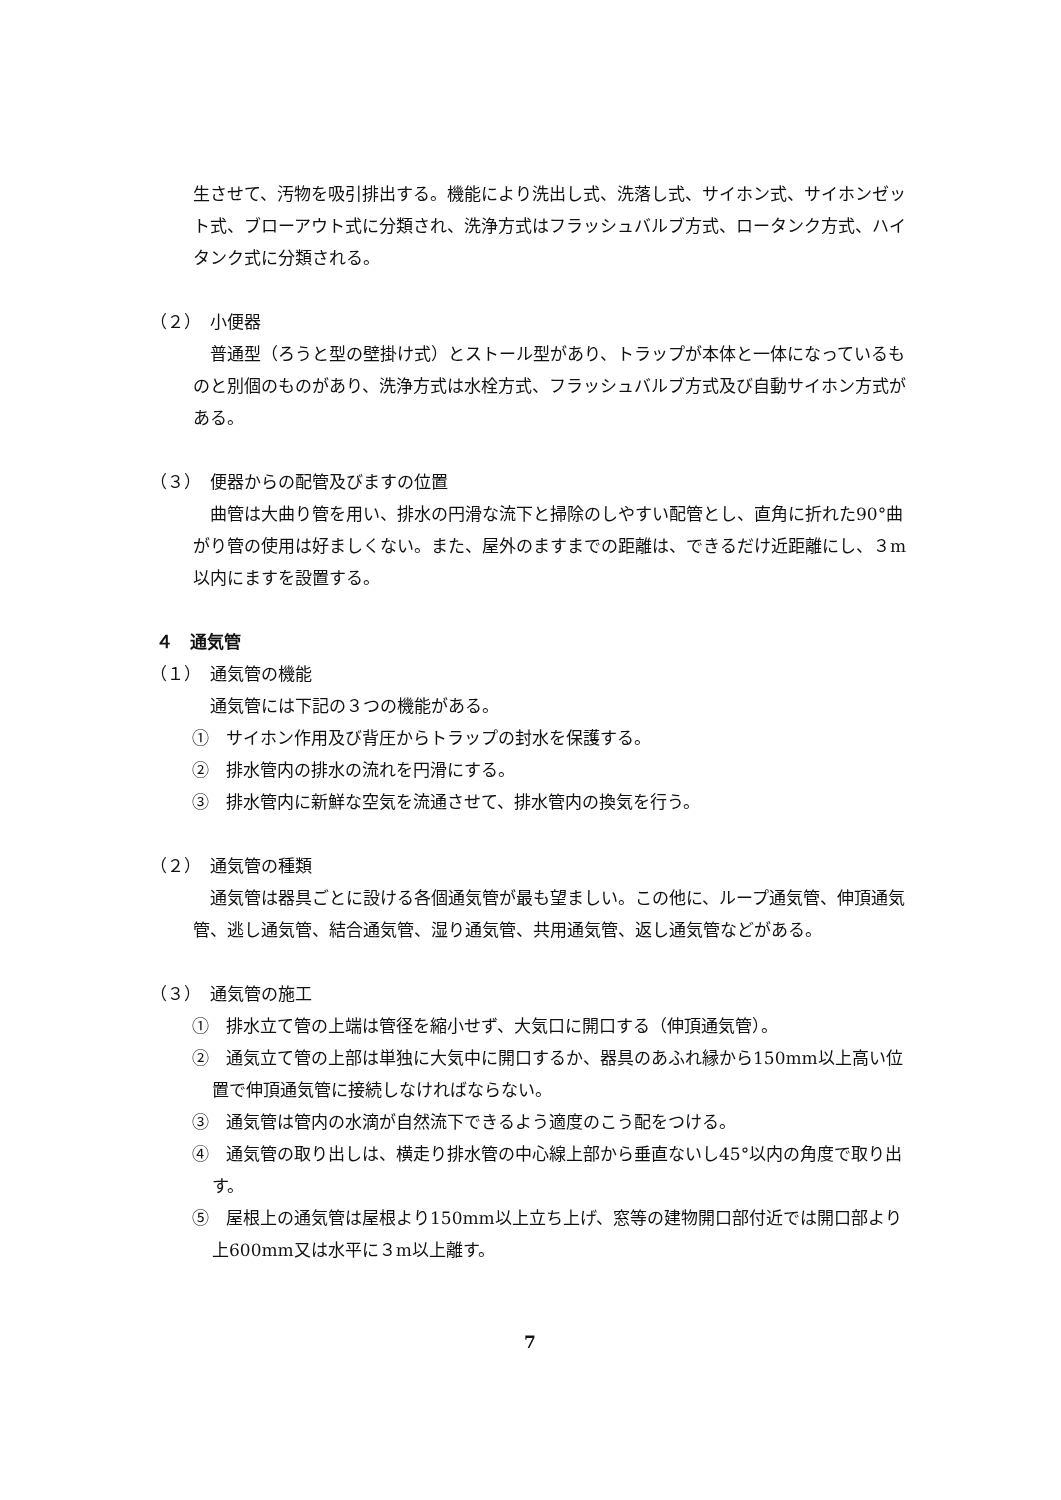生させて、汚物を吸引排出する。機能により洗出し式、洗落し式、サイホン式、サイホンゼット式、ブローアウト式に分類され、洗浄方式はフラッシュバルブ方式、ロータンク方式、ハイタンク式に分類される。
（２）　小便器
普通型（ろうと型の壁掛け式）とストール型があり、トラップが本体と一体になっているものと別個のものがあり、洗浄方式は水栓方式、フラッシュバルブ方式及び自動サイホン方式がある。
（３）　便器からの配管及びますの位置
曲管は大曲り管を用い、排水の円滑な流下と掃除のしやすい配管とし、直角に折れた90°曲がり管の使用は好ましくない。また、屋外のますまでの距離は、できるだけ近距離にし、３m以内にますを設置する。
４　通気管
（１）　通気管の機能
通気管には下記の３つの機能がある。
①　サイホン作用及び背圧からトラップの封水を保護する。
②　排水管内の排水の流れを円滑にする。
③　排水管内に新鮮な空気を流通させて、排水管内の換気を行う。
（２）　通気管の種類
通気管は器具ごとに設ける各個通気管が最も望ましい。この他に、ループ通気管、伸頂通気管、逃し通気管、結合通気管、湿り通気管、共用通気管、返し通気管などがある。
（３）　通気管の施工
①　排水立て管の上端は管径を縮小せず、大気口に開口する（伸頂通気管）。
②　通気立て管の上部は単独に大気中に開口するか、器具のあふれ縁から150mm以上高い位置で伸頂通気管に接続しなければならない。
③　通気管は管内の水滴が自然流下できるよう適度のこう配をつける。
④　通気管の取り出しは、横走り排水管の中心線上部から垂直ないし45°以内の角度で取り出す。
⑤　屋根上の通気管は屋根より150mm以上立ち上げ、窓等の建物開口部付近では開口部より上600mm又は水平に３m以上離す。
7